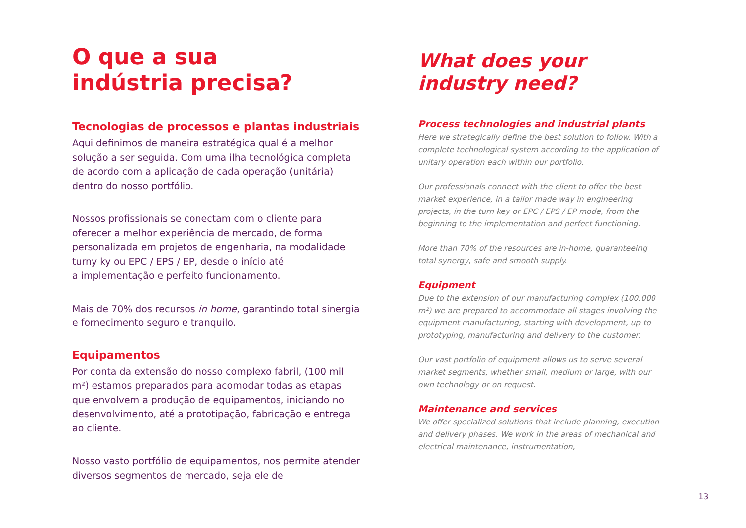O que a sua
indústria precisa?
Tecnologias de processos e plantas industriais
Aqui definimos de maneira estratégica qual é a melhor solução a ser seguida. Com uma ilha tecnológica completa de acordo com a aplicação de cada operação (unitária) dentro do nosso portfólio.
Nossos profissionais se conectam com o cliente para oferecer a melhor experiência de mercado, de forma personalizada em projetos de engenharia, na modalidade turny ky ou EPC / EPS / EP, desde o início até
a implementação e perfeito funcionamento.
Mais de 70% dos recursos in home, garantindo total sinergia e fornecimento seguro e tranquilo.
Equipamentos
Por conta da extensão do nosso complexo fabril, (100 mil m²) estamos preparados para acomodar todas as etapas que envolvem a produção de equipamentos, iniciando no desenvolvimento, até a prototipação, fabricação e entrega ao cliente.
Nosso vasto portfólio de equipamentos, nos permite atender diversos segmentos de mercado, seja ele de
What does your
industry need?
Process technologies and industrial plants
Here we strategically define the best solution to follow. With a complete technological system according to the application of unitary operation each within our portfolio.
Our professionals connect with the client to offer the best market experience, in a tailor made way in engineering projects, in the turn key or EPC / EPS / EP mode, from the beginning to the implementation and perfect functioning.
More than 70% of the resources are in-home, guaranteeing total synergy, safe and smooth supply.
Equipment
Due to the extension of our manufacturing complex (100.000 m²) we are prepared to accommodate all stages involving the equipment manufacturing, starting with development, up to prototyping, manufacturing and delivery to the customer.
Our vast portfolio of equipment allows us to serve several market segments, whether small, medium or large, with our own technology or on request.
Maintenance and services
We offer specialized solutions that include planning, execution and delivery phases. We work in the areas of mechanical and electrical maintenance, instrumentation,
13